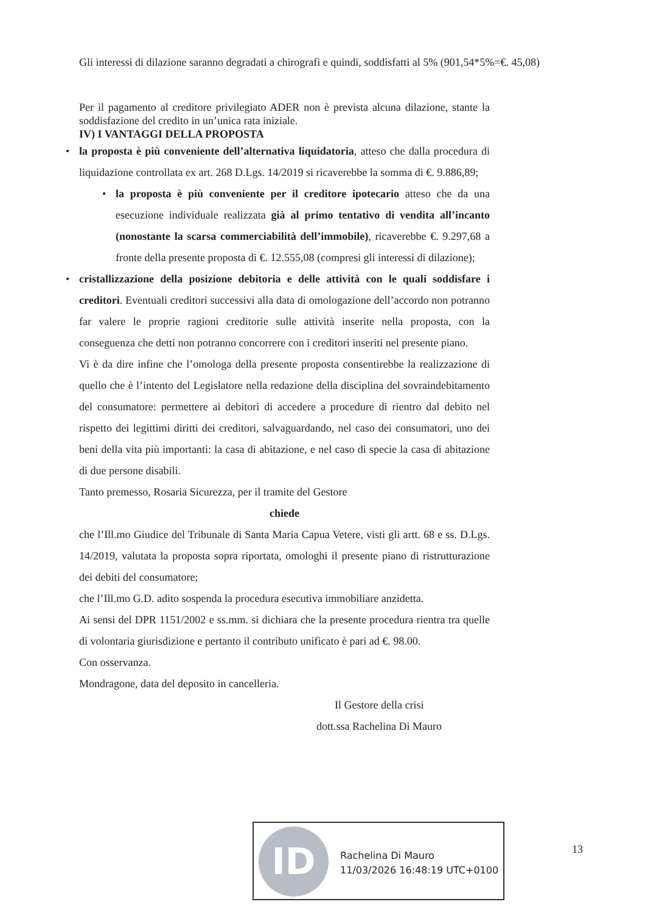Gli interessi di dilazione saranno degradati a chirografi e quindi, soddisfatti al 5% (901,54*5%=€. 45,08)
Per il pagamento al creditore privilegiato ADER non è prevista alcuna dilazione, stante la soddisfazione del credito in un’unica rata iniziale.
IV) I VANTAGGI DELLA PROPOSTA
•
la proposta è più conveniente dell’alternativa liquidatoria, atteso che dalla procedura di liquidazione controllata ex art. 268 D.Lgs. 14/2019 si ricaverebbe la somma di €. 9.886,89;
•
la proposta è più conveniente per il creditore ipotecario atteso che da una esecuzione individuale realizzata già al primo tentativo di vendita all’incanto (nonostante la scarsa commerciabilità dell’immobile), ricaverebbe €. 9.297,68 a fronte della presente proposta di €. 12.555,08 (compresi gli interessi di dilazione);
•
cristallizzazione della posizione debitoria e delle attività con le quali soddisfare i creditori. Eventuali creditori successivi alla data di omologazione dell’accordo non potranno far valere le proprie ragioni creditorie sulle attività inserite nella proposta, con la conseguenza che detti non potranno concorrere con i creditori inseriti nel presente piano.
Vi è da dire infine che l’omologa della presente proposta consentirebbe la realizzazione di quello che è l’intento del Legislatore nella redazione della disciplina del sovraindebitamento del consumatore: permettere ai debitori di accedere a procedure di rientro dal debito nel rispetto dei legittimi diritti dei creditori, salvaguardando, nel caso dei consumatori, uno dei beni della vita più importanti: la casa di abitazione, e nel caso di specie la casa di abitazione di due persone disabili.
Tanto premesso, Rosaria Sicurezza, per il tramite del Gestore
chiede
che l’Ill.mo Giudice del Tribunale di Santa Maria Capua Vetere, visti gli artt. 68 e ss. D.Lgs. 14/2019, valutata la proposta sopra riportata, omologhi il presente piano di ristrutturazione dei debiti del consumatore;
che l’Ill.mo G.D. adito sospenda la procedura esecutiva immobiliare anzidetta.
Ai sensi del DPR 1151/2002 e ss.mm. si dichiara che la presente procedura rientra tra quelle di volontaria giurisdizione e pertanto il contributo unificato è pari ad €. 98.00.
Con osservanza.
Mondragone, data del deposito in cancelleria.
Il Gestore della crisi
dott.ssa Rachelina Di Mauro
ID
Rachelina Di Mauro
11/03/2026 16:48:19 UTC+0100
13